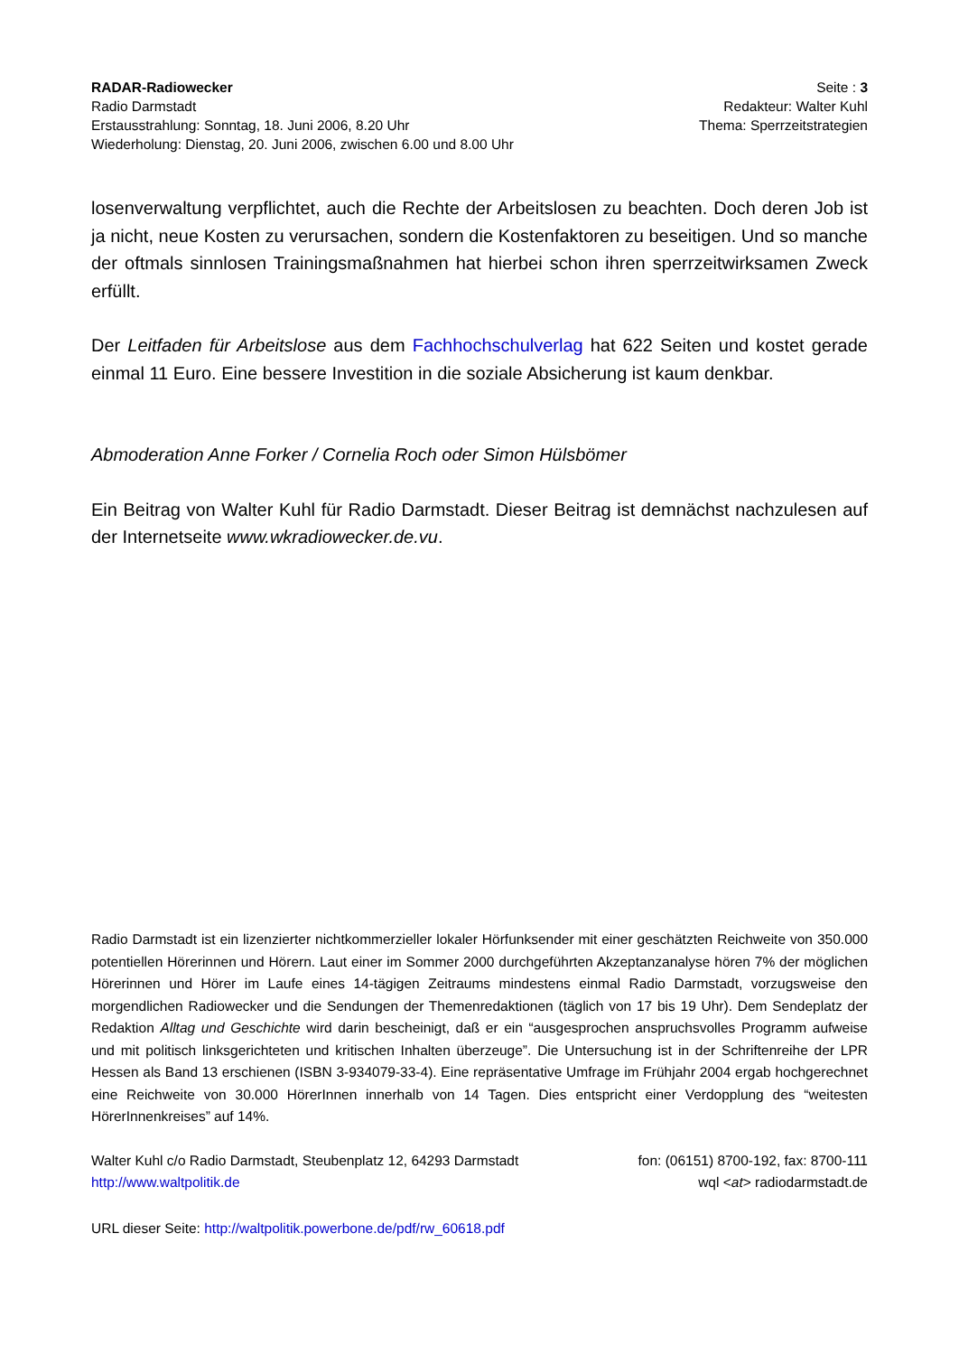RADAR-Radiowecker
Radio Darmstadt
Erstausstrahlung: Sonntag, 18. Juni 2006, 8.20 Uhr
Wiederholung: Dienstag, 20. Juni 2006, zwischen 6.00 und 8.00 Uhr
Seite : 3
Redakteur: Walter Kuhl
Thema: Sperrzeitstrategien
losenverwaltung verpflichtet, auch die Rechte der Arbeitslosen zu beachten. Doch deren Job ist ja nicht, neue Kosten zu verursachen, sondern die Kostenfaktoren zu beseitigen. Und so manche der oftmals sinnlosen Trainingsmaßnahmen hat hierbei schon ihren sperrzeitwirksamen Zweck erfüllt.
Der Leitfaden für Arbeitslose aus dem Fachhochschulverlag hat 622 Seiten und kostet gerade einmal 11 Euro. Eine bessere Investition in die soziale Absicherung ist kaum denkbar.
Abmoderation Anne Forker / Cornelia Roch oder Simon Hülsbömer
Ein Beitrag von Walter Kuhl für Radio Darmstadt. Dieser Beitrag ist demnächst nachzulesen auf der Internetseite www.wkradiowecker.de.vu.
Radio Darmstadt ist ein lizenzierter nichtkommerzieller lokaler Hörfunksender mit einer geschätzten Reichweite von 350.000 potentiellen Hörerinnen und Hörern. Laut einer im Sommer 2000 durchgeführten Akzeptanzanalyse hören 7% der möglichen Hörerinnen und Hörer im Laufe eines 14-tägigen Zeitraums mindestens einmal Radio Darmstadt, vorzugsweise den morgendlichen Radiowecker und die Sendungen der Themenredaktionen (täglich von 17 bis 19 Uhr). Dem Sendeplatz der Redaktion Alltag und Geschichte wird darin bescheinigt, daß er ein “ausgesprochen anspruchsvolles Programm aufweise und mit politisch linksgerichteten und kritischen Inhalten überzeuge”. Die Untersuchung ist in der Schriftenreihe der LPR Hessen als Band 13 erschienen (ISBN 3-934079-33-4). Eine repräsentative Umfrage im Frühjahr 2004 ergab hochgerechnet eine Reichweite von 30.000 HörerInnen innerhalb von 14 Tagen. Dies entspricht einer Verdopplung des “weitesten HörerInnenkreises” auf 14%.
Walter Kuhl c/o Radio Darmstadt, Steubenplatz 12, 64293 Darmstadt
http://www.waltpolitik.de
fon: (06151) 8700-192, fax: 8700-111
wql <at> radiodarmstadt.de
URL dieser Seite: http://waltpolitik.powerbone.de/pdf/rw_60618.pdf